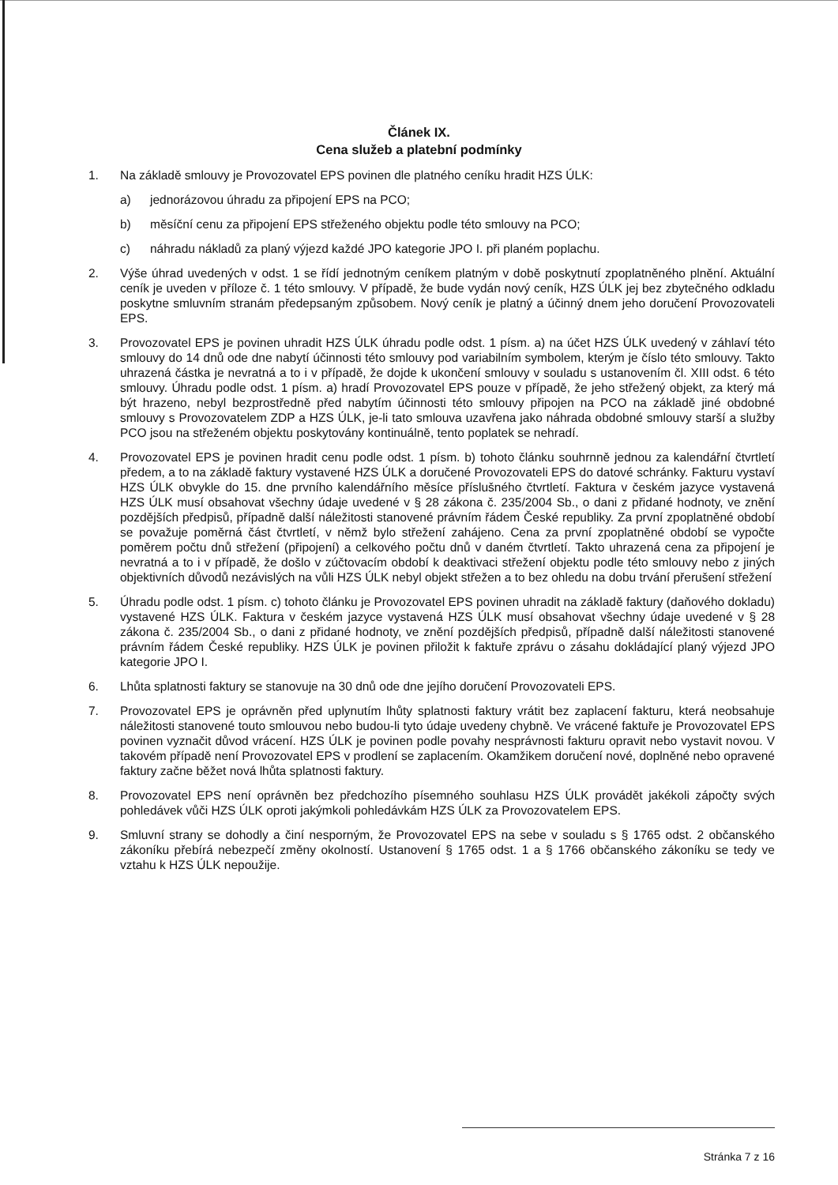Článek IX.
Cena služeb a platební podmínky
1. Na základě smlouvy je Provozovatel EPS povinen dle platného ceníku hradit HZS ÚLK:
a) jednorázovou úhradu za připojení EPS na PCO;
b) měsíční cenu za připojení EPS střeženého objektu podle této smlouvy na PCO;
c) náhradu nákladů za planý výjezd každé JPO kategorie JPO I. při planém poplachu.
2. Výše úhrad uvedených v odst. 1 se řídí jednotným ceníkem platným v době poskytnutí zpoplatněného plnění. Aktuální ceník je uveden v příloze č. 1 této smlouvy. V případě, že bude vydán nový ceník, HZS ÚLK jej bez zbytečného odkladu poskytne smluvním stranám předepsaným způsobem. Nový ceník je platný a účinný dnem jeho doručení Provozovateli EPS.
3. Provozovatel EPS je povinen uhradit HZS ÚLK úhradu podle odst. 1 písm. a) na účet HZS ÚLK uvedený v záhlaví této smlouvy do 14 dnů ode dne nabytí účinnosti této smlouvy pod variabilním symbolem, kterým je číslo této smlouvy. Takto uhrazená částka je nevratná a to i v případě, že dojde k ukončení smlouvy v souladu s ustanovením čl. XIII odst. 6 této smlouvy. Úhradu podle odst. 1 písm. a) hradí Provozovatel EPS pouze v případě, že jeho střežený objekt, za který má být hrazeno, nebyl bezprostředně před nabytím účinnosti této smlouvy připojen na PCO na základě jiné obdobné smlouvy s Provozovatelem ZDP a HZS ÚLK, je-li tato smlouva uzavřena jako náhrada obdobné smlouvy starší a služby PCO jsou na střeženém objektu poskytovány kontinuálně, tento poplatek se nehradí.
4. Provozovatel EPS je povinen hradit cenu podle odst. 1 písm. b) tohoto článku souhrnně jednou za kalendářní čtvrtletí předem, a to na základě faktury vystavené HZS ÚLK a doručené Provozovateli EPS do datové schránky. Fakturu vystaví HZS ÚLK obvykle do 15. dne prvního kalendářního měsíce příslušného čtvrtletí. Faktura v českém jazyce vystavená HZS ÚLK musí obsahovat všechny údaje uvedené v § 28 zákona č. 235/2004 Sb., o dani z přidané hodnoty, ve znění pozdějších předpisů, případně další náležitosti stanovené právním řádem České republiky. Za první zpoplatněné období se považuje poměrná část čtvrtletí, v němž bylo střežení zahájeno. Cena za první zpoplatněné období se vypočte poměrem počtu dnů střežení (připojení) a celkového počtu dnů v daném čtvrtletí. Takto uhrazená cena za připojení je nevratná a to i v případě, že došlo v zúčtovacím období k deaktivaci střežení objektu podle této smlouvy nebo z jiných objektivních důvodů nezávislých na vůli HZS ÚLK nebyl objekt střežen a to bez ohledu na dobu trvání přerušení střežení
5. Úhradu podle odst. 1 písm. c) tohoto článku je Provozovatel EPS povinen uhradit na základě faktury (daňového dokladu) vystavené HZS ÚLK. Faktura v českém jazyce vystavená HZS ÚLK musí obsahovat všechny údaje uvedené v § 28 zákona č. 235/2004 Sb., o dani z přidané hodnoty, ve znění pozdějších předpisů, případně další náležitosti stanovené právním řádem České republiky. HZS ÚLK je povinen přiložit k faktuře zprávu o zásahu dokládající planý výjezd JPO kategorie JPO I.
6. Lhůta splatnosti faktury se stanovuje na 30 dnů ode dne jejího doručení Provozovateli EPS.
7. Provozovatel EPS je oprávněn před uplynutím lhůty splatnosti faktury vrátit bez zaplacení fakturu, která neobsahuje náležitosti stanovené touto smlouvou nebo budou-li tyto údaje uvedeny chybně. Ve vrácené faktuře je Provozovatel EPS povinen vyznačit důvod vrácení. HZS ÚLK je povinen podle povahy nesprávnosti fakturu opravit nebo vystavit novou. V takovém případě není Provozovatel EPS v prodlení se zaplacením. Okamžikem doručení nové, doplněné nebo opravené faktury začne běžet nová lhůta splatnosti faktury.
8. Provozovatel EPS není oprávněn bez předchozího písemného souhlasu HZS ÚLK provádět jakékoli zápočty svých pohledávek vůči HZS ÚLK oproti jakýmkoli pohledávkám HZS ÚLK za Provozovatelem EPS.
9. Smluvní strany se dohodly a činí nesporným, že Provozovatel EPS na sebe v souladu s § 1765 odst. 2 občanského zákoníku přebírá nebezpečí změny okolností. Ustanovení § 1765 odst. 1 a § 1766 občanského zákoníku se tedy ve vztahu k HZS ÚLK nepoužije.
Stránka 7 z 16